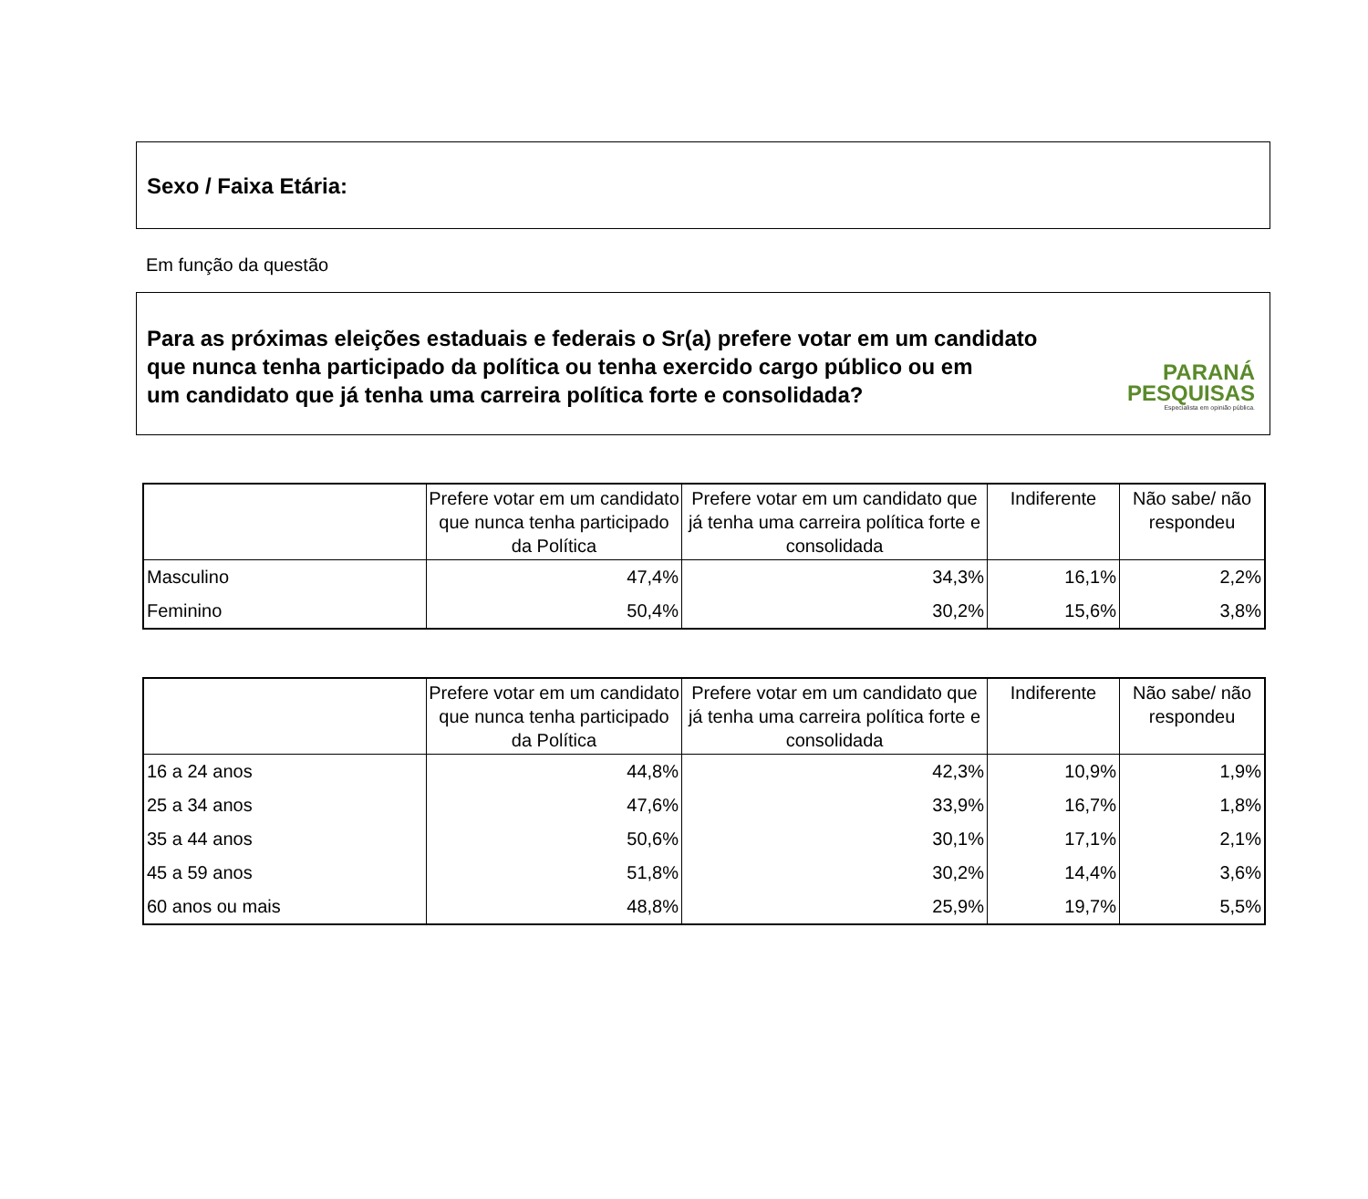Sexo / Faixa Etária:
Em função da questão
Para as próximas eleições estaduais e federais o Sr(a) prefere votar em um candidato
que nunca tenha participado da política ou tenha exercido cargo público ou em
um candidato que já tenha uma carreira política forte e consolidada?
PARANÁ
PESQUISAS
Especialista em opinião pública.
| | Prefere votar em um candidato que nunca tenha participado da Política | Prefere votar em um candidato que já tenha uma carreira política forte e consolidada | Indiferente | Não sabe/ não respondeu |
| --- | --- | --- | --- | --- |
| Masculino | 47,4% | 34,3% | 16,1% | 2,2% |
| Feminino | 50,4% | 30,2% | 15,6% | 3,8% |
| | Prefere votar em um candidato que nunca tenha participado da Política | Prefere votar em um candidato que já tenha uma carreira política forte e consolidada | Indiferente | Não sabe/ não respondeu |
| --- | --- | --- | --- | --- |
| 16 a 24 anos | 44,8% | 42,3% | 10,9% | 1,9% |
| 25 a 34 anos | 47,6% | 33,9% | 16,7% | 1,8% |
| 35 a 44 anos | 50,6% | 30,1% | 17,1% | 2,1% |
| 45 a 59 anos | 51,8% | 30,2% | 14,4% | 3,6% |
| 60 anos ou mais | 48,8% | 25,9% | 19,7% | 5,5% |